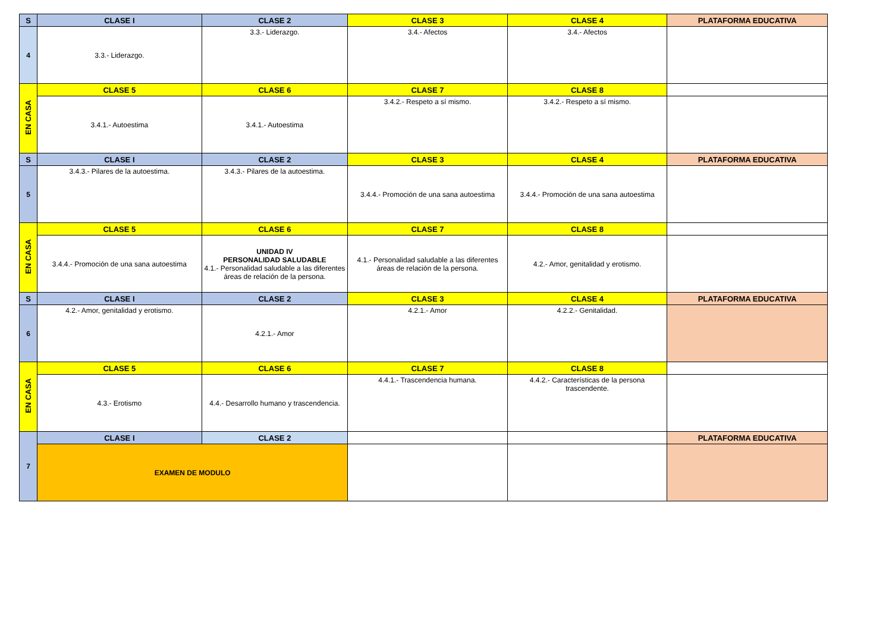| S | CLASE I | CLASE 2 | CLASE 3 | CLASE 4 | PLATAFORMA EDUCATIVA |
| --- | --- | --- | --- | --- | --- |
| 4 | 3.3.- Liderazgo. | 3.3.- Liderazgo. | 3.4.- Afectos | 3.4.- Afectos | |
| EN CASA | CLASE 5 | CLASE 6 | CLASE 7 | CLASE 8 | |
| | 3.4.1.- Autoestima | 3.4.1.- Autoestima | 3.4.2.- Respeto a sí mismo. | 3.4.2.- Respeto a sí mismo. | |
| S | CLASE I | CLASE 2 | CLASE 3 | CLASE 4 | PLATAFORMA EDUCATIVA |
| 5 | 3.4.3.- Pilares de la autoestima. | 3.4.3.- Pilares de la autoestima. | 3.4.4.- Promoción de una sana autoestima | 3.4.4.- Promoción de una sana autoestima | |
| EN CASA | CLASE 5 | CLASE 6 | CLASE 7 | CLASE 8 | |
| | 3.4.4.- Promoción de una sana autoestima | UNIDAD IV PERSONALIDAD SALUDABLE 4.1.- Personalidad saludable a las diferentes áreas de relación de la persona. | 4.1.- Personalidad saludable a las diferentes áreas de relación de la persona. | 4.2.- Amor, genitalidad y erotismo. | |
| S | CLASE I | CLASE 2 | CLASE 3 | CLASE 4 | PLATAFORMA EDUCATIVA |
| 6 | 4.2.- Amor, genitalidad y erotismo. | 4.2.1.- Amor | 4.2.1.- Amor | 4.2.2.- Genitalidad. | |
| EN CASA | CLASE 5 | CLASE 6 | CLASE 7 | CLASE 8 | |
| | 4.3.- Erotismo | 4.4.- Desarrollo humano y trascendencia. | 4.4.1.- Trascendencia humana. | 4.4.2.- Características de la persona trascendente. | |
| 7 | CLASE I | CLASE 2 | | | PLATAFORMA EDUCATIVA |
| | EXAMEN DE MODULO | | | | |